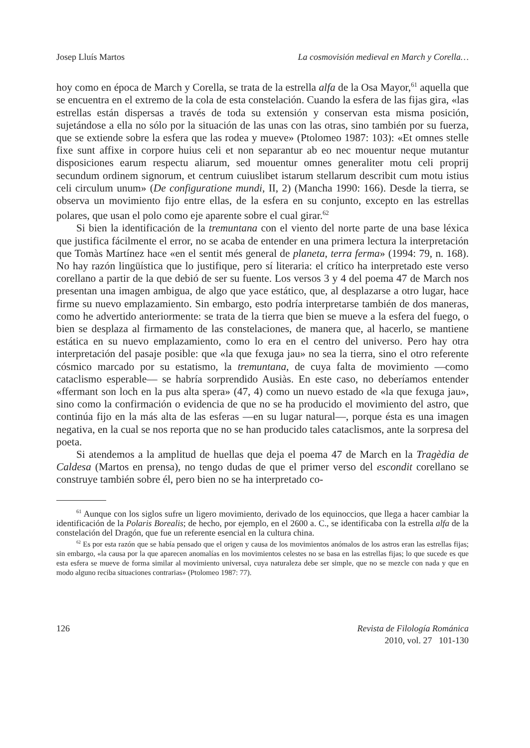Josep Lluís Martos La cosmovisión medieval en March y Corella…
hoy como en época de March y Corella, se trata de la estrella alfa de la Osa Mayor,<sup>61</sup> aquella que se encuentra en el extremo de la cola de esta constelación. Cuando la esfera de las fijas gira, «las estrellas están dispersas a través de toda su extensión y conservan esta misma posición, sujetándose a ella no sólo por la situación de las unas con las otras, sino también por su fuerza, que se extiende sobre la esfera que las rodea y mueve» (Ptolomeo 1987: 103): «Et omnes stelle fixe sunt affixe in corpore huius celi et non separantur ab eo nec mouentur neque mutantur disposiciones earum respectu aliarum, sed mouentur omnes generaliter motu celi proprij secundum ordinem signorum, et centrum cuiuslibet istarum stellarum describit cum motu istius celi circulum unum» (De configuratione mundi, II, 2) (Mancha 1990: 166). Desde la tierra, se observa un movimiento fijo entre ellas, de la esfera en su conjunto, excepto en las estrellas polares, que usan el polo como eje aparente sobre el cual girar.<sup>62</sup>
Si bien la identificación de la tremuntana con el viento del norte parte de una base léxica que justifica fácilmente el error, no se acaba de entender en una primera lectura la interpretación que Tomàs Martínez hace «en el sentit més general de planeta, terra ferma» (1994: 79, n. 168). No hay razón lingüística que lo justifique, pero sí literaria: el crítico ha interpretado este verso corellano a partir de la que debió de ser su fuente. Los versos 3 y 4 del poema 47 de March nos presentan una imagen ambigua, de algo que yace estático, que, al desplazarse a otro lugar, hace firme su nuevo emplazamiento. Sin embargo, esto podría interpretarse también de dos maneras, como he advertido anteriormente: se trata de la tierra que bien se mueve a la esfera del fuego, o bien se desplaza al firmamento de las constelaciones, de manera que, al hacerlo, se mantiene estática en su nuevo emplazamiento, como lo era en el centro del universo. Pero hay otra interpretación del pasaje posible: que «la que fexuga jau» no sea la tierra, sino el otro referente cósmico marcado por su estatismo, la tremuntana, de cuya falta de movimiento —como cataclismo esperable— se habría sorprendido Ausiàs. En este caso, no deberíamos entender «ffermant son loch en la pus alta spera» (47, 4) como un nuevo estado de «la que fexuga jau», sino como la confirmación o evidencia de que no se ha producido el movimiento del astro, que continúa fijo en la más alta de las esferas —en su lugar natural—, porque ésta es una imagen negativa, en la cual se nos reporta que no se han producido tales cataclismos, ante la sorpresa del poeta.
Si atendemos a la amplitud de huellas que deja el poema 47 de March en la Tragèdia de Caldesa (Martos en prensa), no tengo dudas de que el primer verso del escondit corellano se construye también sobre él, pero bien no se ha interpretado co-
<sup>61</sup> Aunque con los siglos sufre un ligero movimiento, derivado de los equinoccios, que llega a hacer cambiar la identificación de la Polaris Borealis; de hecho, por ejemplo, en el 2600 a. C., se identificaba con la estrella alfa de la constelación del Dragón, que fue un referente esencial en la cultura china.
<sup>62</sup> Es por esta razón que se había pensado que el origen y causa de los movimientos anómalos de los astros eran las estrellas fijas; sin embargo, «la causa por la que aparecen anomalías en los movimientos celestes no se basa en las estrellas fijas; lo que sucede es que esta esfera se mueve de forma similar al movimiento universal, cuya naturaleza debe ser simple, que no se mezcle con nada y que en modo alguno reciba situaciones contrarias» (Ptolomeo 1987: 77).
126 Revista de Filología Románica
2010, vol. 27 101-130